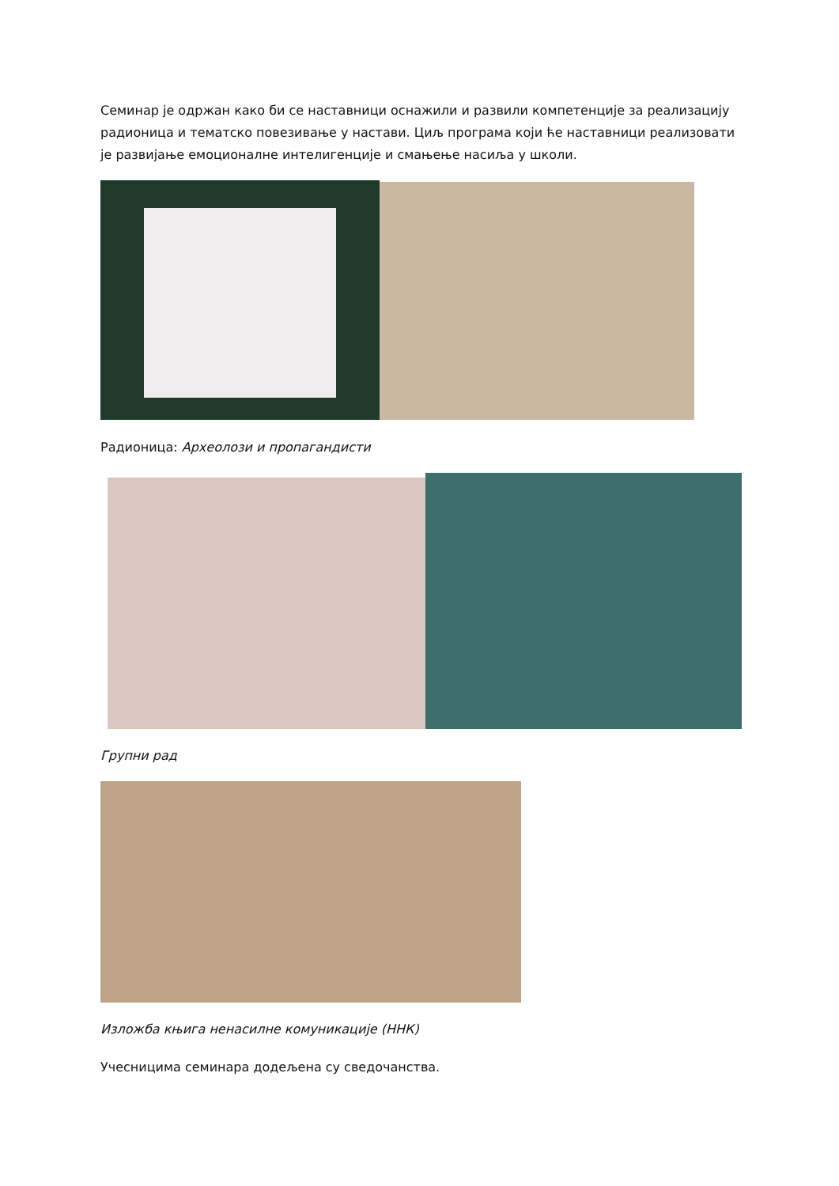Семинар је одржан како би се наставници оснажили и развили компетенције за реализацију радионица и тематско повезивање у настави. Циљ програма који ће наставници реализовати је развијање емоционалне интелигенције и смањење насиља у школи.
Радионица: Археолози и пропагандисти
Групни рад
Изложба књига ненасилне комуникације (ННК)
Учесницима семинара додељена су сведочанства.